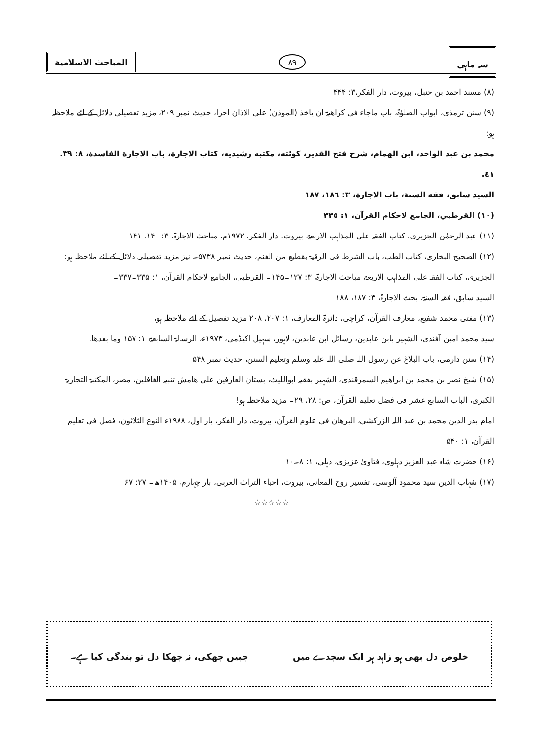سہ ماہی
۸۹
المباحث الاسلامية
(۸) مسند احمد بن حنبل، بیروت، دار الفکر،۳: ۴۴۴
(۹) سنن ترمذی، ابواب الصلوٰۃ، باب ماجاء فی کراھیۃ ان یاخذ (الموذن) علی الاذان اجرا، حدیث نمبر ۲۰۹، مزید تفصیلی دلائل کے لئے ملاحظہ ہو:
محمد بن عبد الواحد، ابن الهمام، شرح فتح القدير، كوئته، مكتبه رشيديه، كتاب الاجارة، باب الاجارة الفاسدة، ٨: ٣٩. ٤١.
السيد سابق، فقه السنة، باب الاجارة، ٣: ١٨٦، ١٨٧
(١٠) القرطبي، الجامع لاحكام القرآن، ١: ٣٣٥
(۱۱) عبد الرحمٰن الجزیری، کتاب الفقہ علی المذاہب الاربعۃ، بیروت، دار الفکر، ۱۹۷۲م، مباحث الاجارۃ، ۳: ۱۴۰، ۱۴۱
(۱۲) الصحیح البخاری، کتاب الطب، باب الشرط فی الرقیۃ بقطیع من الغنم، حدیث نمبر ۵۷۳۸۔ نیز مزید تفصیلی دلائل کے لئے ملاحظہ ہو:
الجزیری، کتاب الفقہ علی المذاہب الاربعۃ، مباحث الاجارۃ، ۳: ۱۲۷۔۱۴۵۔ القرطبی، الجامع لاحکام القرآن، ۱: ۳۳۵۔۳۳۷۔
السید سابق، فقہ السنۃ، بحث الاجارۃ، ۳: ۱۸۷، ۱۸۸
(۱۳) مفتی محمد شفیع، معارف القرآن، کراچی، دائرۃ المعارف، ۱: ۲۰۷، ۲۰۸ مزید تفصیل کے لئے ملاحظہ ہو،
سید محمد امین آفندی، الشہیر بابن عابدین، رسائل ابن عابدین، لاہور، سہیل اکیڈمی، ۱۹۷۳ء، الرسالۃ السابعۃ، ۱: ۱۵۷ وما بعدھا.
(۱۴) سنن دارمی، باب البلاغ عن رسول اللہ صلی اللہ علیہ وسلم وتعلیم السنن، حدیث نمبر ۵۴۸
(۱۵) شیخ نصر بن محمد بن ابراھیم السمرقندی، الشہیر بفقیہ ابواللیث، بستان العارفین علی ھامش تنبیہ الغافلین، مصر، المکتبۃ التجاریۃ الکبریٰ، الباب السابع عشر فی فضل تعلیم القرآن، ص: ۲۸، ۲۹۔ مزید ملاحظہ ہو!
امام بدر الدین محمد بن عبد اللہ الزرکشی، البرھان فی علوم القرآن، بیروت، دار الفکر، بار اول، ۱۹۸۸ء النوع الثلاثون، فصل فی تعلیم القرآن، ۱: ۵۴۰
(۱۶) حضرت شاہ عبد العزیز دہلوی، فتاویٰ عزیزی، دہلی، ۱: ۸۔۱۰
(۱۷) شہاب الدین سید محمود آلوسی، تفسیر روح المعانی، بیروت، احیاء التراث العربی، بار چہارم، ۱۴۰۵ھ۔ ۲۷: ۶۷
☆☆☆☆☆
خلوص دل بھی ہو زاہد ہر ایک سجدے میں جبیں جھکی، نہ جھکا دل تو بندگی کیا ہے۔